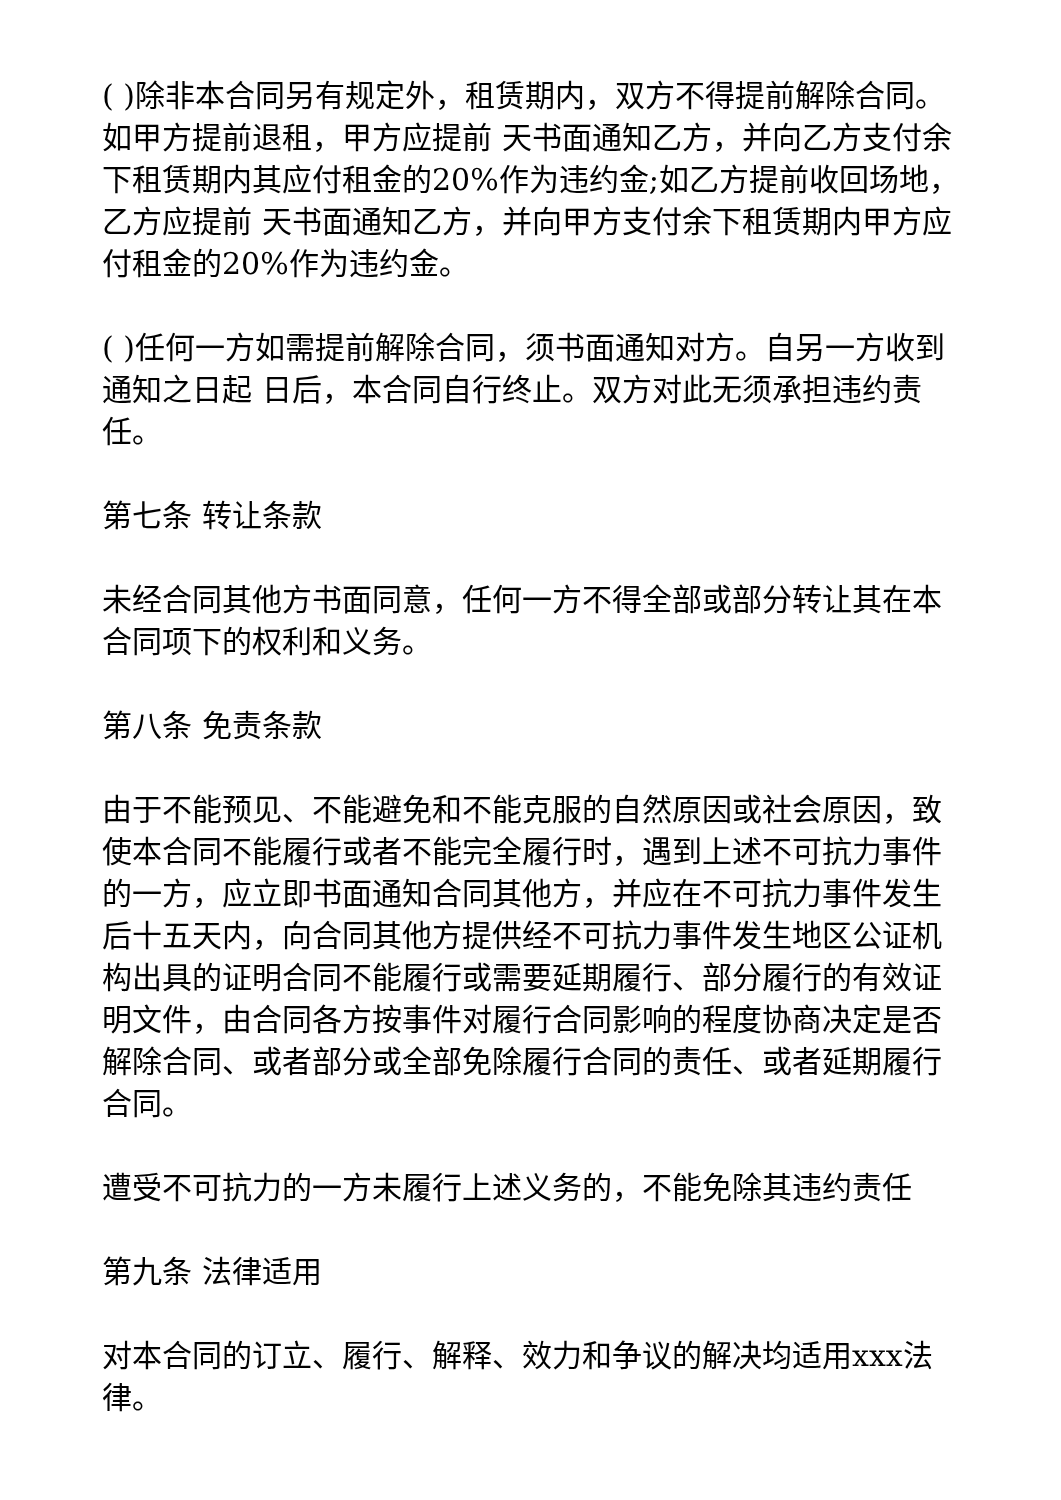( )除非本合同另有规定外，租赁期内，双方不得提前解除合同。如甲方提前退租，甲方应提前 天书面通知乙方，并向乙方支付余下租赁期内其应付租金的20%作为违约金;如乙方提前收回场地，乙方应提前 天书面通知乙方，并向甲方支付余下租赁期内甲方应付租金的20%作为违约金。
( )任何一方如需提前解除合同，须书面通知对方。自另一方收到通知之日起 日后，本合同自行终止。双方对此无须承担违约责任。
第七条 转让条款
未经合同其他方书面同意，任何一方不得全部或部分转让其在本合同项下的权利和义务。
第八条 免责条款
由于不能预见、不能避免和不能克服的自然原因或社会原因，致使本合同不能履行或者不能完全履行时，遇到上述不可抗力事件的一方，应立即书面通知合同其他方，并应在不可抗力事件发生后十五天内，向合同其他方提供经不可抗力事件发生地区公证机构出具的证明合同不能履行或需要延期履行、部分履行的有效证明文件，由合同各方按事件对履行合同影响的程度协商决定是否解除合同、或者部分或全部免除履行合同的责任、或者延期履行合同。
遭受不可抗力的一方未履行上述义务的，不能免除其违约责任
第九条 法律适用
对本合同的订立、履行、解释、效力和争议的解决均适用xxx法律。